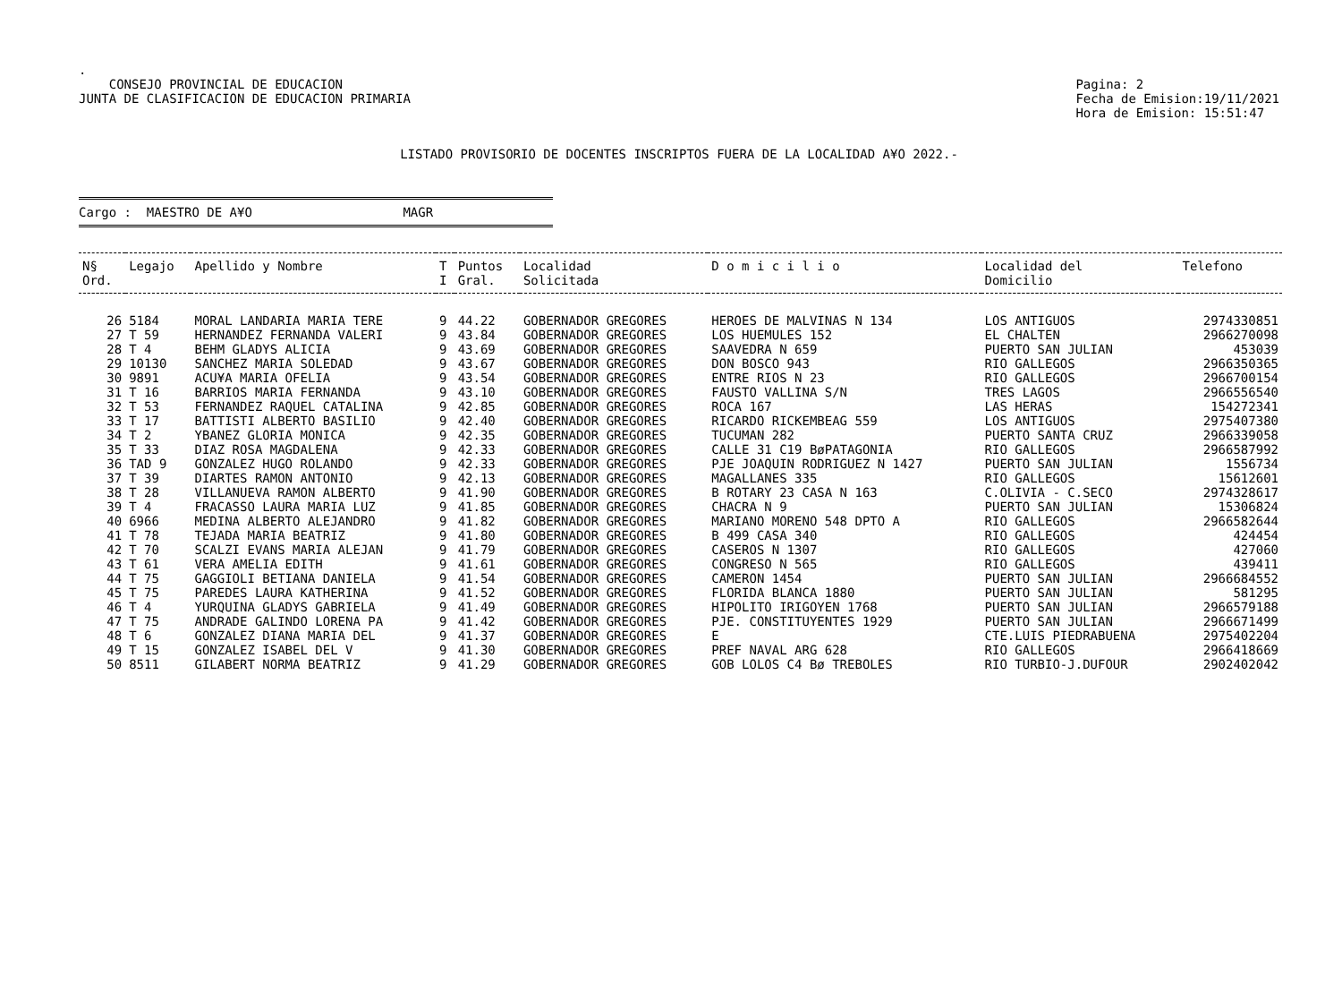.
CONSEJO PROVINCIAL DE EDUCACION
JUNTA DE CLASIFICACION DE EDUCACION PRIMARIA
Pagina: 2
Fecha de Emision:19/11/2021
Hora de Emision: 15:51:47
LISTADO PROVISORIO DE DOCENTES INSCRIPTOS FUERA DE LA LOCALIDAD A¥O 2022.-
Cargo : MAESTRO DE A¥O MAGR
| N§ Ord. | Legajo | Apellido y Nombre | T I | Puntos Gral. | Localidad Solicitada | D o m i c i l i o | Localidad del Domicilio | Telefono |
| --- | --- | --- | --- | --- | --- | --- | --- | --- |
| 26 | 5184 | MORAL LANDARIA MARIA TERE | 9 | 44.22 | GOBERNADOR GREGORES | HEROES DE MALVINAS N 134 | LOS ANTIGUOS | 2974330851 |
| 27 | T 59 | HERNANDEZ FERNANDA VALERI | 9 | 43.84 | GOBERNADOR GREGORES | LOS HUEMULES 152 | EL CHALTEN | 2966270098 |
| 28 | T 4 | BEHM GLADYS ALICIA | 9 | 43.69 | GOBERNADOR GREGORES | SAAVEDRA N 659 | PUERTO SAN JULIAN | 453039 |
| 29 | 10130 | SANCHEZ MARIA SOLEDAD | 9 | 43.67 | GOBERNADOR GREGORES | DON BOSCO 943 | RIO GALLEGOS | 2966350365 |
| 30 | 9891 | ACU¥A MARIA OFELIA | 9 | 43.54 | GOBERNADOR GREGORES | ENTRE RIOS N 23 | RIO GALLEGOS | 2966700154 |
| 31 | T 16 | BARRIOS MARIA FERNANDA | 9 | 43.10 | GOBERNADOR GREGORES | FAUSTO VALLINA S/N | TRES LAGOS | 2966556540 |
| 32 | T 53 | FERNANDEZ RAQUEL CATALINA | 9 | 42.85 | GOBERNADOR GREGORES | ROCA 167 | LAS HERAS | 154272341 |
| 33 | T 17 | BATTISTI ALBERTO BASILIO | 9 | 42.40 | GOBERNADOR GREGORES | RICARDO RICKEMBEAG 559 | LOS ANTIGUOS | 2975407380 |
| 34 | T 2 | YBANEZ GLORIA MONICA | 9 | 42.35 | GOBERNADOR GREGORES | TUCUMAN 282 | PUERTO SANTA CRUZ | 2966339058 |
| 35 | T 33 | DIAZ ROSA MAGDALENA | 9 | 42.33 | GOBERNADOR GREGORES | CALLE 31 C19 BøPATAGONIA | RIO GALLEGOS | 2966587992 |
| 36 | TAD 9 | GONZALEZ HUGO ROLANDO | 9 | 42.33 | GOBERNADOR GREGORES | PJE JOAQUIN RODRIGUEZ N 1427 | PUERTO SAN JULIAN | 1556734 |
| 37 | T 39 | DIARTES RAMON ANTONIO | 9 | 42.13 | GOBERNADOR GREGORES | MAGALLANES 335 | RIO GALLEGOS | 15612601 |
| 38 | T 28 | VILLANUEVA RAMON ALBERTO | 9 | 41.90 | GOBERNADOR GREGORES | B ROTARY 23 CASA N 163 | C.OLIVIA - C.SECO | 2974328617 |
| 39 | T 4 | FRACASSO LAURA MARIA LUZ | 9 | 41.85 | GOBERNADOR GREGORES | CHACRA N 9 | PUERTO SAN JULIAN | 15306824 |
| 40 | 6966 | MEDINA ALBERTO ALEJANDRO | 9 | 41.82 | GOBERNADOR GREGORES | MARIANO MORENO 548 DPTO A | RIO GALLEGOS | 2966582644 |
| 41 | T 78 | TEJADA MARIA BEATRIZ | 9 | 41.80 | GOBERNADOR GREGORES | B 499 CASA 340 | RIO GALLEGOS | 424454 |
| 42 | T 70 | SCALZI EVANS MARIA ALEJAN | 9 | 41.79 | GOBERNADOR GREGORES | CASEROS N 1307 | RIO GALLEGOS | 427060 |
| 43 | T 61 | VERA AMELIA EDITH | 9 | 41.61 | GOBERNADOR GREGORES | CONGRESO N 565 | RIO GALLEGOS | 439411 |
| 44 | T 75 | GAGGIOLI BETIANA DANIELA | 9 | 41.54 | GOBERNADOR GREGORES | CAMERON 1454 | PUERTO SAN JULIAN | 2966684552 |
| 45 | T 75 | PAREDES LAURA KATHERINA | 9 | 41.52 | GOBERNADOR GREGORES | FLORIDA BLANCA 1880 | PUERTO SAN JULIAN | 581295 |
| 46 | T 4 | YURQUINA GLADYS GABRIELA | 9 | 41.49 | GOBERNADOR GREGORES | HIPOLITO IRIGOYEN 1768 | PUERTO SAN JULIAN | 2966579188 |
| 47 | T 75 | ANDRADE GALINDO LORENA PA | 9 | 41.42 | GOBERNADOR GREGORES | PJE. CONSTITUYENTES 1929 | PUERTO SAN JULIAN | 2966671499 |
| 48 | T 6 | GONZALEZ DIANA MARIA DEL | 9 | 41.37 | GOBERNADOR GREGORES | E | CTE.LUIS PIEDRABUENA | 2975402204 |
| 49 | T 15 | GONZALEZ ISABEL DEL V | 9 | 41.30 | GOBERNADOR GREGORES | PREF NAVAL ARG 628 | RIO GALLEGOS | 2966418669 |
| 50 | 8511 | GILABERT NORMA BEATRIZ | 9 | 41.29 | GOBERNADOR GREGORES | GOB LOLOS C4 Bø TREBOLES | RIO TURBIO-J.DUFOUR | 2902402042 |